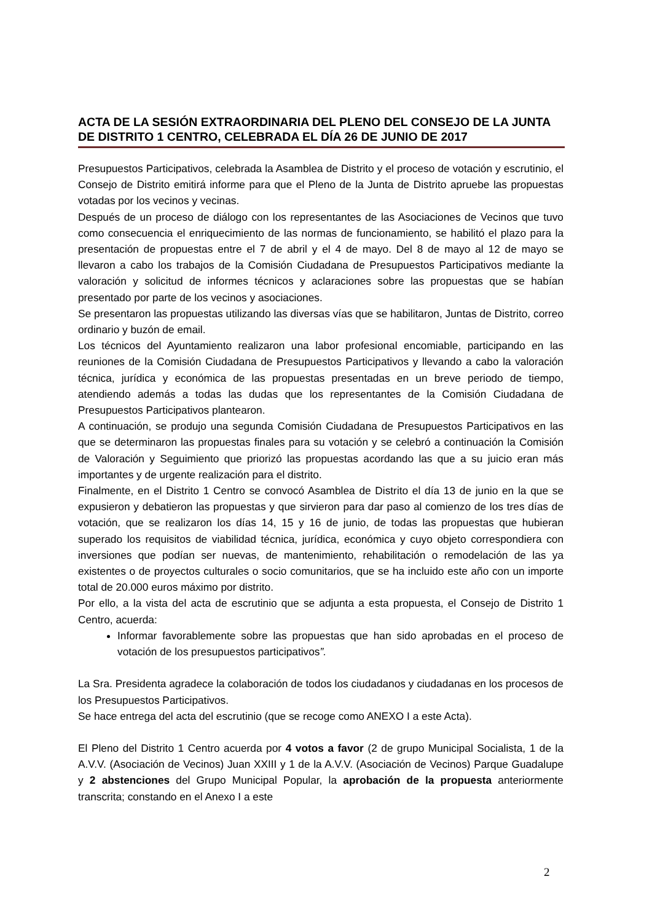ACTA DE LA SESIÓN EXTRAORDINARIA DEL PLENO DEL CONSEJO DE LA JUNTA DE DISTRITO 1 CENTRO, CELEBRADA EL DÍA 26 DE JUNIO DE 2017
Presupuestos Participativos, celebrada la Asamblea de Distrito y el proceso de votación y escrutinio, el Consejo de Distrito emitirá informe para que el Pleno de la Junta de Distrito apruebe las propuestas votadas por los vecinos y vecinas.
Después de un proceso de diálogo con los representantes de las Asociaciones de Vecinos que tuvo como consecuencia el enriquecimiento de las normas de funcionamiento, se habilitó el plazo para la presentación de propuestas entre el 7 de abril y el 4 de mayo. Del 8 de mayo al 12 de mayo se llevaron a cabo los trabajos de la Comisión Ciudadana de Presupuestos Participativos mediante la valoración y solicitud de informes técnicos y aclaraciones sobre las propuestas que se habían presentado por parte de los vecinos y asociaciones.
Se presentaron las propuestas utilizando las diversas vías que se habilitaron, Juntas de Distrito, correo ordinario y buzón de email.
Los técnicos del Ayuntamiento realizaron una labor profesional encomiable, participando en las reuniones de la Comisión Ciudadana de Presupuestos Participativos y llevando a cabo la valoración técnica, jurídica y económica de las propuestas presentadas en un breve periodo de tiempo, atendiendo además a todas las dudas que los representantes de la Comisión Ciudadana de Presupuestos Participativos plantearon.
A continuación, se produjo una segunda Comisión Ciudadana de Presupuestos Participativos en las que se determinaron las propuestas finales para su votación y se celebró a continuación la Comisión de Valoración y Seguimiento que priorizó las propuestas acordando las que a su juicio eran más importantes y de urgente realización para el distrito.
Finalmente, en el Distrito 1 Centro se convocó Asamblea de Distrito el día 13 de junio en la que se expusieron y debatieron las propuestas y que sirvieron para dar paso al comienzo de los tres días de votación, que se realizaron los días 14, 15 y 16 de junio, de todas las propuestas que hubieran superado los requisitos de viabilidad técnica, jurídica, económica y cuyo objeto correspondiera con inversiones que podían ser nuevas, de mantenimiento, rehabilitación o remodelación de las ya existentes o de proyectos culturales o socio comunitarios, que se ha incluido este año con un importe total de 20.000 euros máximo por distrito.
Por ello, a la vista del acta de escrutinio que se adjunta a esta propuesta, el Consejo de Distrito 1 Centro, acuerda:
Informar favorablemente sobre las propuestas que han sido aprobadas en el proceso de votación de los presupuestos participativos”.
La Sra. Presidenta agradece la colaboración de todos los ciudadanos y ciudadanas en los procesos de los Presupuestos Participativos.
Se hace entrega del acta del escrutinio (que se recoge como ANEXO I a este Acta).
El Pleno del Distrito 1 Centro acuerda por 4 votos a favor (2 de grupo Municipal Socialista, 1 de la A.V.V. (Asociación de Vecinos) Juan XXIII y 1 de la A.V.V. (Asociación de Vecinos) Parque Guadalupe y 2 abstenciones del Grupo Municipal Popular, la aprobación de la propuesta anteriormente transcrita; constando en el Anexo I a este
2